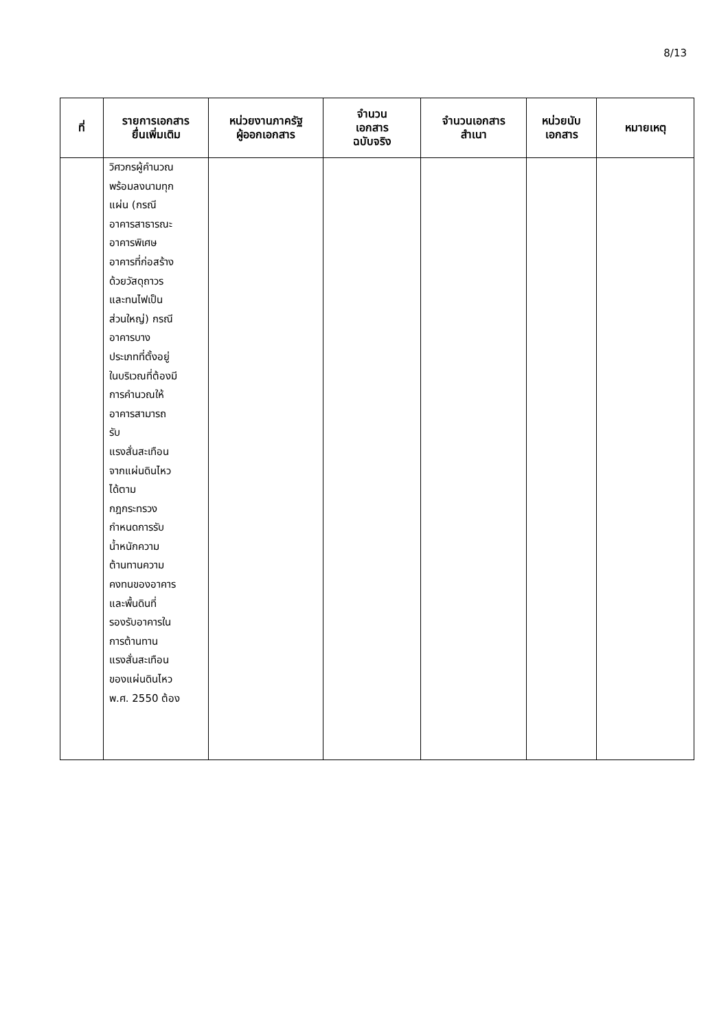8/13
| ที่ | รายการเอกสาร ยื่นเพิ่มเติม | หน่วยงานภาครัฐ ผู้ออกเอกสาร | จำนวน เอกสาร ฉบับจริง | จำนวนเอกสาร สำเนา | หน่วยนับ เอกสาร | หมายเหตุ |
| --- | --- | --- | --- | --- | --- | --- |
| | วิศวกรผู้คำนวณ พร้อมลงนามทุก แผ่น (กรณี อาคารสาธารณะ อาคารพิเศษ อาคารที่ก่อสร้าง ด้วยวัสดุถาวร และทนไฟเป็น ส่วนใหญ่) กรณี อาคารบาง ประเภทที่ตั้งอยู่ ในบริเวณที่ต้องมี การคำนวณให้ อาคารสามารถ รับ แรงสั่นสะเทือน จากแผ่นดินไหว ได้ตาม กฎกระทรวง กำหนดการรับ น้ำหนักความ ต้านทานความ คงทนของอาคาร และพื้นดินที่ รองรับอาคารใน การต้านทาน แรงสั่นสะเทือน ของแผ่นดินไหว พ.ศ. 2550 ต้อง | | | | | |